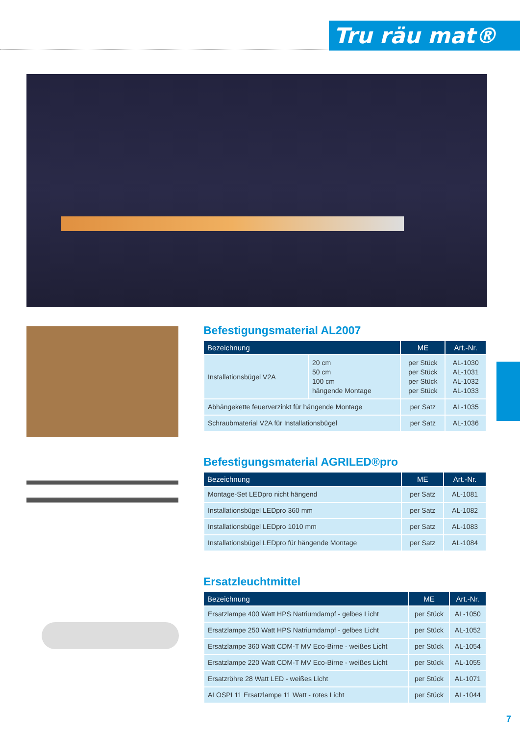Tru räu mat®
Befestigungsmaterial AL2007
| Bezeichnung | | ME | Art.-Nr. |
| --- | --- | --- | --- |
| Installationsbügel V2A | 20 cm 50 cm 100 cm hängende Montage | per Stück per Stück per Stück per Stück | AL-1030 AL-1031 AL-1032 AL-1033 |
| Abhängekette feuerverzinkt für hängende Montage | | per Satz | AL-1035 |
| Schraubmaterial V2A für Installationsbügel | | per Satz | AL-1036 |
Befestigungsmaterial AGRILED®pro
| Bezeichnung | ME | Art.-Nr. |
| --- | --- | --- |
| Montage-Set LEDpro nicht hängend | per Satz | AL-1081 |
| Installationsbügel LEDpro 360 mm | per Satz | AL-1082 |
| Installationsbügel LEDpro 1010 mm | per Satz | AL-1083 |
| Installationsbügel LEDpro für hängende Montage | per Satz | AL-1084 |
Ersatzleuchtmittel
| Bezeichnung | ME | Art.-Nr. |
| --- | --- | --- |
| Ersatzlampe 400 Watt HPS Natriumdampf - gelbes Licht | per Stück | AL-1050 |
| Ersatzlampe 250 Watt HPS Natriumdampf - gelbes Licht | per Stück | AL-1052 |
| Ersatzlampe 360 Watt CDM-T MV Eco-Birne - weißes Licht | per Stück | AL-1054 |
| Ersatzlampe 220 Watt CDM-T MV Eco-Birne - weißes Licht | per Stück | AL-1055 |
| Ersatzröhre 28 Watt LED - weißes Licht | per Stück | AL-1071 |
| ALOSPL11 Ersatzlampe 11 Watt - rotes Licht | per Stück | AL-1044 |
7